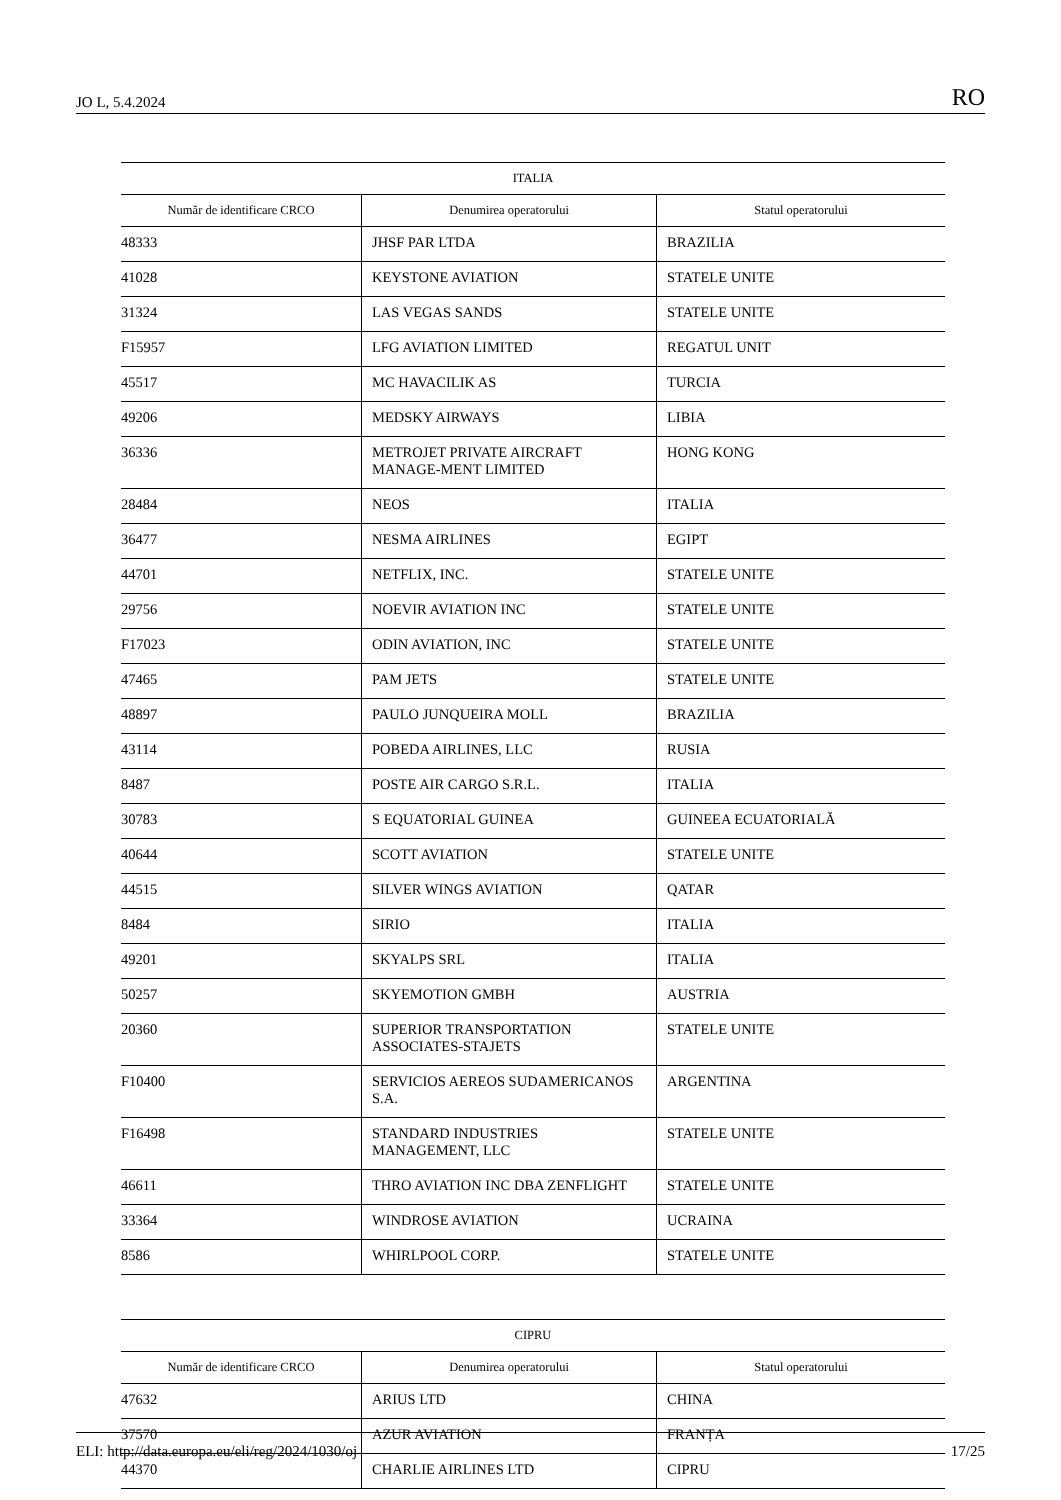JO L, 5.4.2024 RO
| ITALIA | | |
| --- | --- | --- |
| Număr de identificare CRCO | Denumirea operatorului | Statul operatorului |
| 48333 | JHSF PAR LTDA | BRAZILIA |
| 41028 | KEYSTONE AVIATION | STATELE UNITE |
| 31324 | LAS VEGAS SANDS | STATELE UNITE |
| F15957 | LFG AVIATION LIMITED | REGATUL UNIT |
| 45517 | MC HAVACILIK AS | TURCIA |
| 49206 | MEDSKY AIRWAYS | LIBIA |
| 36336 | METROJET PRIVATE AIRCRAFT MANAGE-MENT LIMITED | HONG KONG |
| 28484 | NEOS | ITALIA |
| 36477 | NESMA AIRLINES | EGIPT |
| 44701 | NETFLIX, INC. | STATELE UNITE |
| 29756 | NOEVIR AVIATION INC | STATELE UNITE |
| F17023 | ODIN AVIATION, INC | STATELE UNITE |
| 47465 | PAM JETS | STATELE UNITE |
| 48897 | PAULO JUNQUEIRA MOLL | BRAZILIA |
| 43114 | POBEDA AIRLINES, LLC | RUSIA |
| 8487 | POSTE AIR CARGO S.R.L. | ITALIA |
| 30783 | S EQUATORIAL GUINEA | GUINEEA ECUATORIALĂ |
| 40644 | SCOTT AVIATION | STATELE UNITE |
| 44515 | SILVER WINGS AVIATION | QATAR |
| 8484 | SIRIO | ITALIA |
| 49201 | SKYALPS SRL | ITALIA |
| 50257 | SKYEMOTION GMBH | AUSTRIA |
| 20360 | SUPERIOR TRANSPORTATION ASSOCIATES-STAJETS | STATELE UNITE |
| F10400 | SERVICIOS AEREOS SUDAMERICANOS S.A. | ARGENTINA |
| F16498 | STANDARD INDUSTRIES MANAGEMENT, LLC | STATELE UNITE |
| 46611 | THRO AVIATION INC DBA ZENFLIGHT | STATELE UNITE |
| 33364 | WINDROSE AVIATION | UCRAINA |
| 8586 | WHIRLPOOL CORP. | STATELE UNITE |
| CIPRU | | |
| --- | --- | --- |
| Număr de identificare CRCO | Denumirea operatorului | Statul operatorului |
| 47632 | ARIUS LTD | CHINA |
| 37570 | AZUR AVIATION | FRANȚA |
| 44370 | CHARLIE AIRLINES LTD | CIPRU |
ELI: http://data.europa.eu/eli/reg/2024/1030/oj 17/25